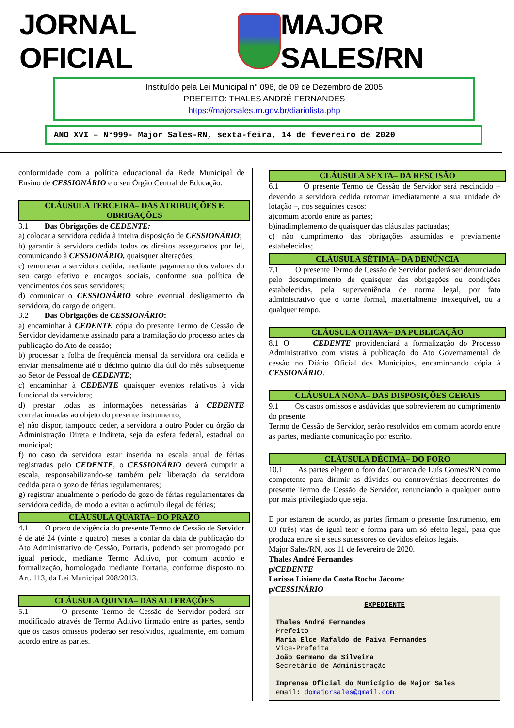JORNAL OFICIAL MAJOR SALES/RN
Instituído pela Lei Municipal n° 096, de 09 de Dezembro de 2005
PREFEITO: THALES ANDRÉ FERNANDES
https://majorsales.rn.gov.br/diariolista.php
ANO XVI – N°999- Major Sales-RN, sexta-feira, 14 de fevereiro de 2020
conformidade com a política educacional da Rede Municipal de Ensino de CESSIONÁRIO e o seu Órgão Central de Educação.
CLÁUSULA TERCEIRA– DAS ATRIBUIÇÕES E OBRIGAÇÕES
3.1 Das Obrigações de CEDENTE:
a) colocar a servidora cedida à inteira disposição de CESSIONÁRIO;
b) garantir à servidora cedida todos os direitos assegurados por lei, comunicando à CESSIONÁRIO, quaisquer alterações;
c) remunerar a servidora cedida, mediante pagamento dos valores do seu cargo efetivo e encargos sociais, conforme sua política de vencimentos dos seus servidores;
d) comunicar o CESSIONÁRIO sobre eventual desligamento da servidora, do cargo de origem.
3.2 Das Obrigações de CESSIONÁRIO:
a) encaminhar à CEDENTE cópia do presente Termo de Cessão de Servidor devidamente assinado para a tramitação do processo antes da publicação do Ato de cessão;
b) processar a folha de frequência mensal da servidora ora cedida e enviar mensalmente até o décimo quinto dia útil do mês subsequente ao Setor de Pessoal de CEDENTE;
c) encaminhar à CEDENTE quaisquer eventos relativos à vida funcional da servidora;
d) prestar todas as informações necessárias à CEDENTE correlacionadas ao objeto do presente instrumento;
e) não dispor, tampouco ceder, a servidora a outro Poder ou órgão da Administração Direta e Indireta, seja da esfera federal, estadual ou municipal;
f) no caso da servidora estar inserida na escala anual de férias registradas pelo CEDENTE, o CESSIONÁRIO deverá cumprir a escala, responsabilizando-se também pela liberação da servidora cedida para o gozo de férias regulamentares;
g) registrar anualmente o período de gozo de férias regulamentares da servidora cedida, de modo a evitar o acúmulo ilegal de férias;
CLÁUSULA QUARTA– DO PRAZO
4.1 O prazo de vigência do presente Termo de Cessão de Servidor é de até 24 (vinte e quatro) meses a contar da data de publicação do Ato Administrativo de Cessão, Portaria, podendo ser prorrogado por igual período, mediante Termo Aditivo, por comum acordo e formalização, homologado mediante Portaria, conforme disposto no Art. 113, da Lei Municipal 208/2013.
CLÁUSULA QUINTA– DAS ALTERAÇÕES
5.1 O presente Termo de Cessão de Servidor poderá ser modificado através de Termo Aditivo firmado entre as partes, sendo que os casos omissos poderão ser resolvidos, igualmente, em comum acordo entre as partes.
CLÁUSULA SEXTA– DA RESCISÃO
6.1 O presente Termo de Cessão de Servidor será rescindido – devendo a servidora cedida retornar imediatamente a sua unidade de lotação –, nos seguintes casos:
a)comum acordo entre as partes;
b)inadimplemento de quaisquer das cláusulas pactuadas;
c) não cumprimento das obrigações assumidas e previamente estabelecidas;
CLÁUSULA SÉTIMA– DA DENÚNCIA
7.1 O presente Termo de Cessão de Servidor poderá ser denunciado pelo descumprimento de quaisquer das obrigações ou condições estabelecidas, pela superveniência de norma legal, por fato administrativo que o torne formal, materialmente inexequível, ou a qualquer tempo.
CLÁUSULA OITAVA– DA PUBLICAÇÃO
8.1 O CEDENTE providenciará a formalização do Processo Administrativo com vistas à publicação do Ato Governamental de cessão no Diário Oficial dos Municípios, encaminhando cópia à CESSIONÁRIO.
CLÁUSULA NONA– DAS DISPOSIÇÕES GERAIS
9.1 Os casos omissos e asdúvidas que sobrevierem no cumprimento do presente
Termo de Cessão de Servidor, serão resolvidos em comum acordo entre as partes, mediante comunicação por escrito.
CLÁUSULA DÉCIMA– DO FORO
10.1 As partes elegem o foro da Comarca de Luís Gomes/RN como competente para dirimir as dúvidas ou controvérsias decorrentes do presente Termo de Cessão de Servidor, renunciando a qualquer outro por mais privilegiado que seja.
E por estarem de acordo, as partes firmam o presente Instrumento, em 03 (três) vias de igual teor e forma para um só efeito legal, para que produza entre si e seus sucessores os devidos efeitos legais.
Major Sales/RN, aos 11 de fevereiro de 2020.
Thales André Fernandes
p/CEDENTE
Larissa Lisiane da Costa Rocha Jácome
p/CESSINÁRIO
EXPEDIENTE
Thales André Fernandes
Prefeito
Maria Elce Mafaldo de Paiva Fernandes
Vice-Prefeita
João Germano da Silveira
Secretário de Administração
Imprensa Oficial do Município de Major Sales
email: domajorsales@gmail.com